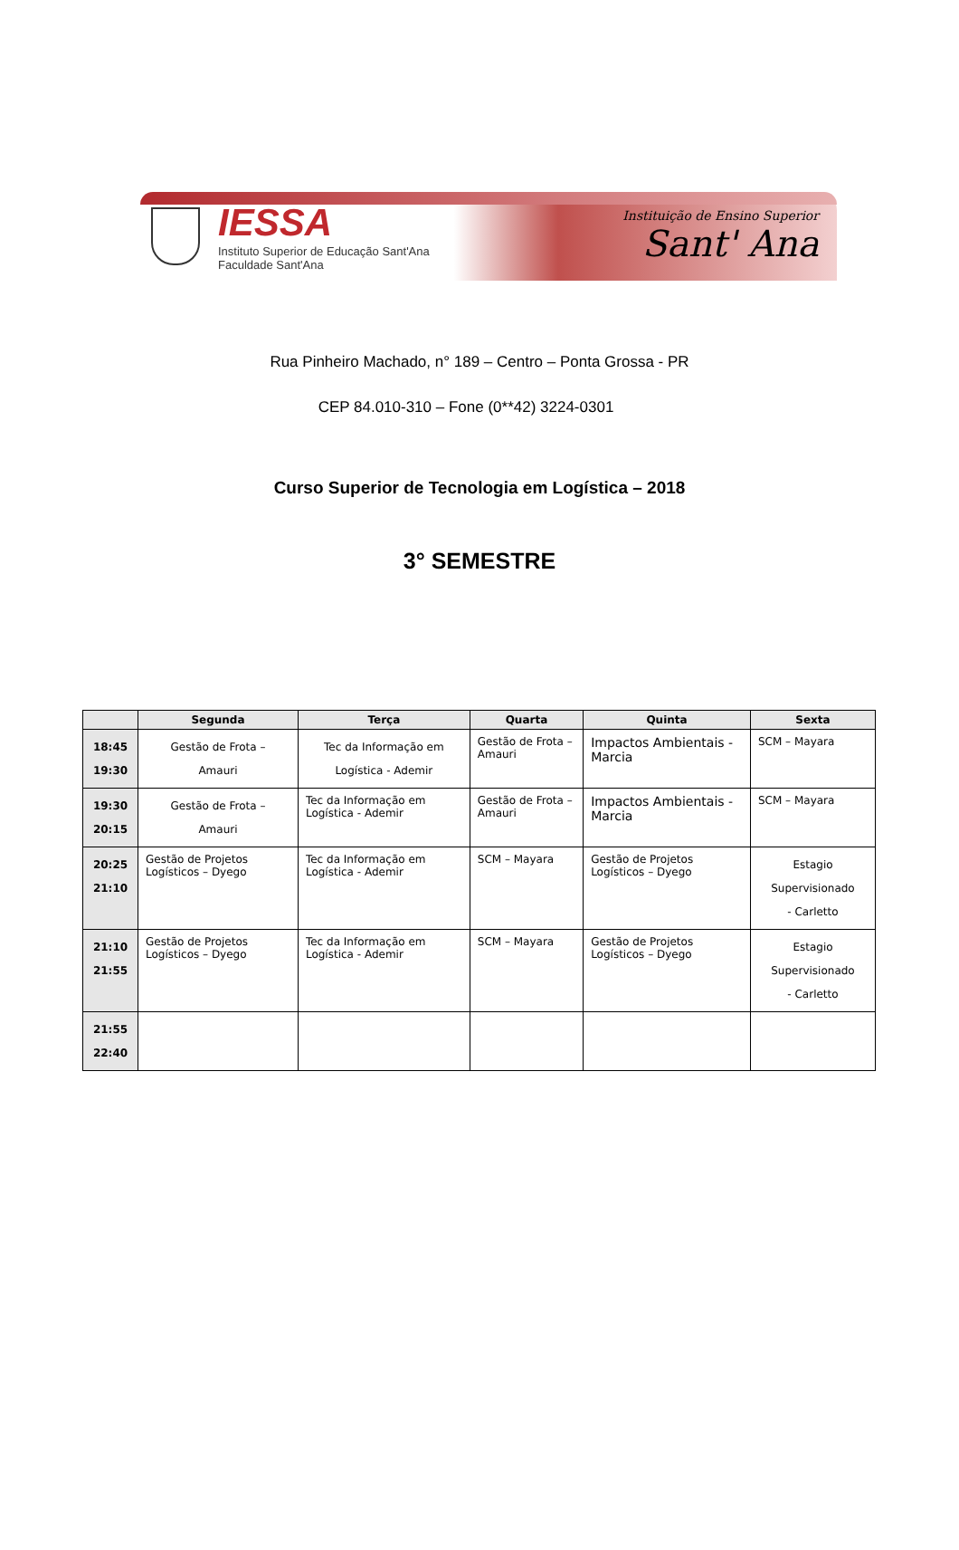IESSA
Instituto Superior de Educação Sant'Ana
Faculdade Sant'Ana
Instituição de Ensino Superior
Sant' Ana
Rua Pinheiro Machado, n° 189 – Centro – Ponta Grossa - PR
CEP 84.010-310 – Fone (0**42) 3224-0301
Curso Superior de Tecnologia em Logística – 2018
3° SEMESTRE
| | Segunda | Terça | Quarta | Quinta | Sexta |
| --- | --- | --- | --- | --- | --- |
| 18:45 19:30 | Gestão de Frota – Amauri | Tec da Informação em Logística - Ademir | Gestão de Frota – Amauri | Impactos Ambientais - Marcia | SCM – Mayara |
| 19:30 20:15 | Gestão de Frota – Amauri | Tec da Informação em Logística - Ademir | Gestão de Frota – Amauri | Impactos Ambientais - Marcia | SCM – Mayara |
| 20:25 21:10 | Gestão de Projetos Logísticos – Dyego | Tec da Informação em Logística - Ademir | SCM – Mayara | Gestão de Projetos Logísticos – Dyego | Estagio Supervisionado - Carletto |
| 21:10 21:55 | Gestão de Projetos Logísticos – Dyego | Tec da Informação em Logística - Ademir | SCM – Mayara | Gestão de Projetos Logísticos – Dyego | Estagio Supervisionado - Carletto |
| 21:55 22:40 | | | | | |